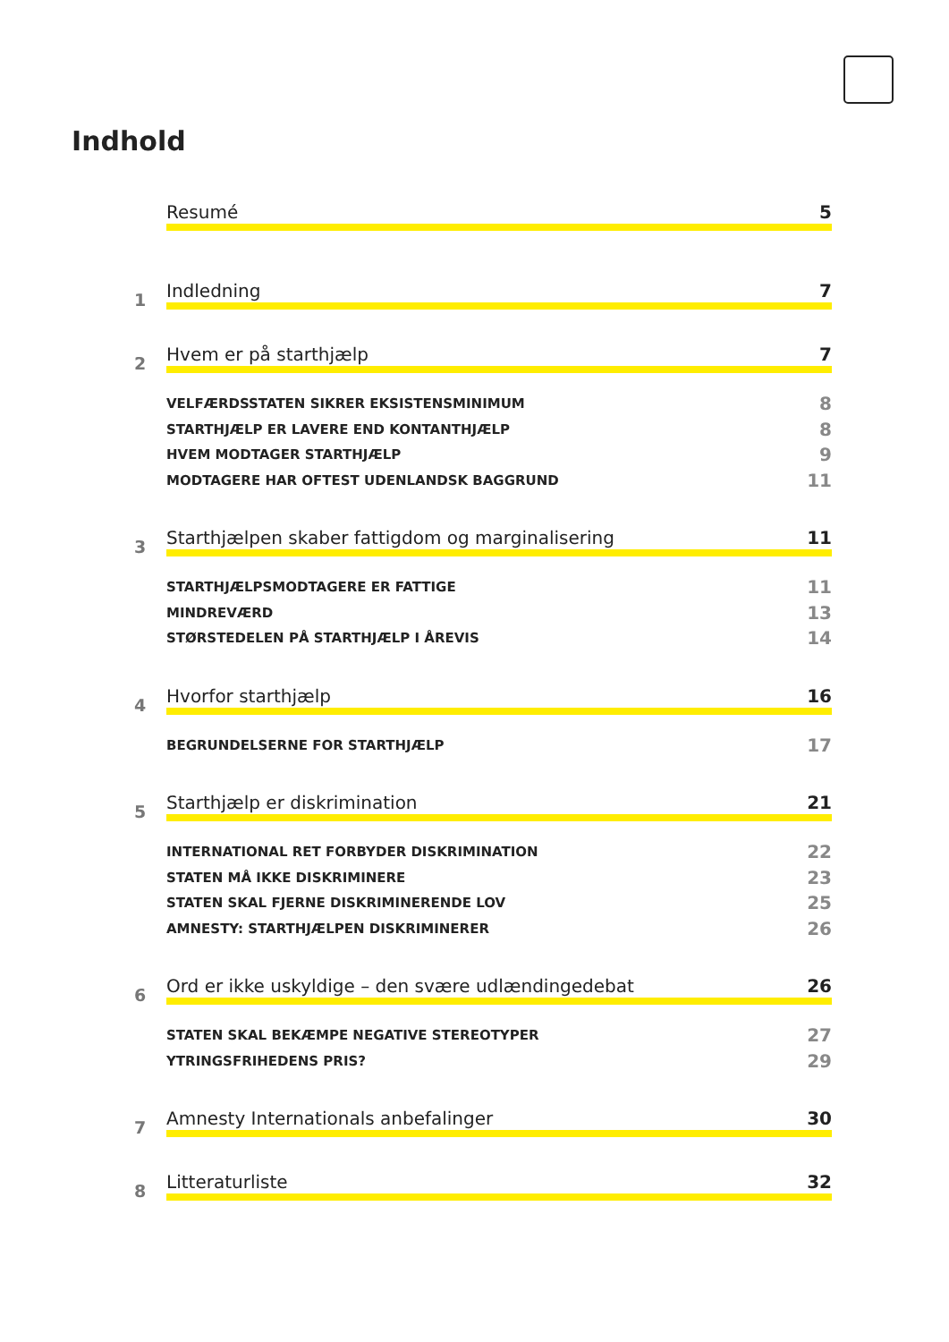Indhold
Resumé 5
1 Indledning 7
2 Hvem er på starthjælp 7
VELFÆRDSSTATEN SIKRER EKSISTENSMINIMUM 8
STARTHJÆLP ER LAVERE END KONTANTHJÆLP 8
HVEM MODTAGER STARTHJÆLP 9
MODTAGERE HAR OFTEST UDENLANDSK BAGGRUND 11
3 Starthjælpen skaber fattigdom og marginalisering 11
STARTHJÆLPSMODTAGERE ER FATTIGE 11
MINDREVÆRD 13
STØRSTEDELEN PÅ STARTHJÆLP I ÅREVIS 14
4 Hvorfor starthjælp 16
BEGRUNDELSERNE FOR STARTHJÆLP 17
5 Starthjælp er diskrimination 21
INTERNATIONAL RET FORBYDER DISKRIMINATION 22
STATEN MÅ IKKE DISKRIMINERE 23
STATEN SKAL FJERNE DISKRIMINERENDE LOV 25
AMNESTY: STARTHJÆLPEN DISKRIMINERER 26
6 Ord er ikke uskyldige – den svære udlændingedebat 26
STATEN SKAL BEKÆMPE NEGATIVE STEREOTYPER 27
YTRINGSFRIHEDENS PRIS? 29
7 Amnesty Internationals anbefalinger 30
8 Litteraturliste 32